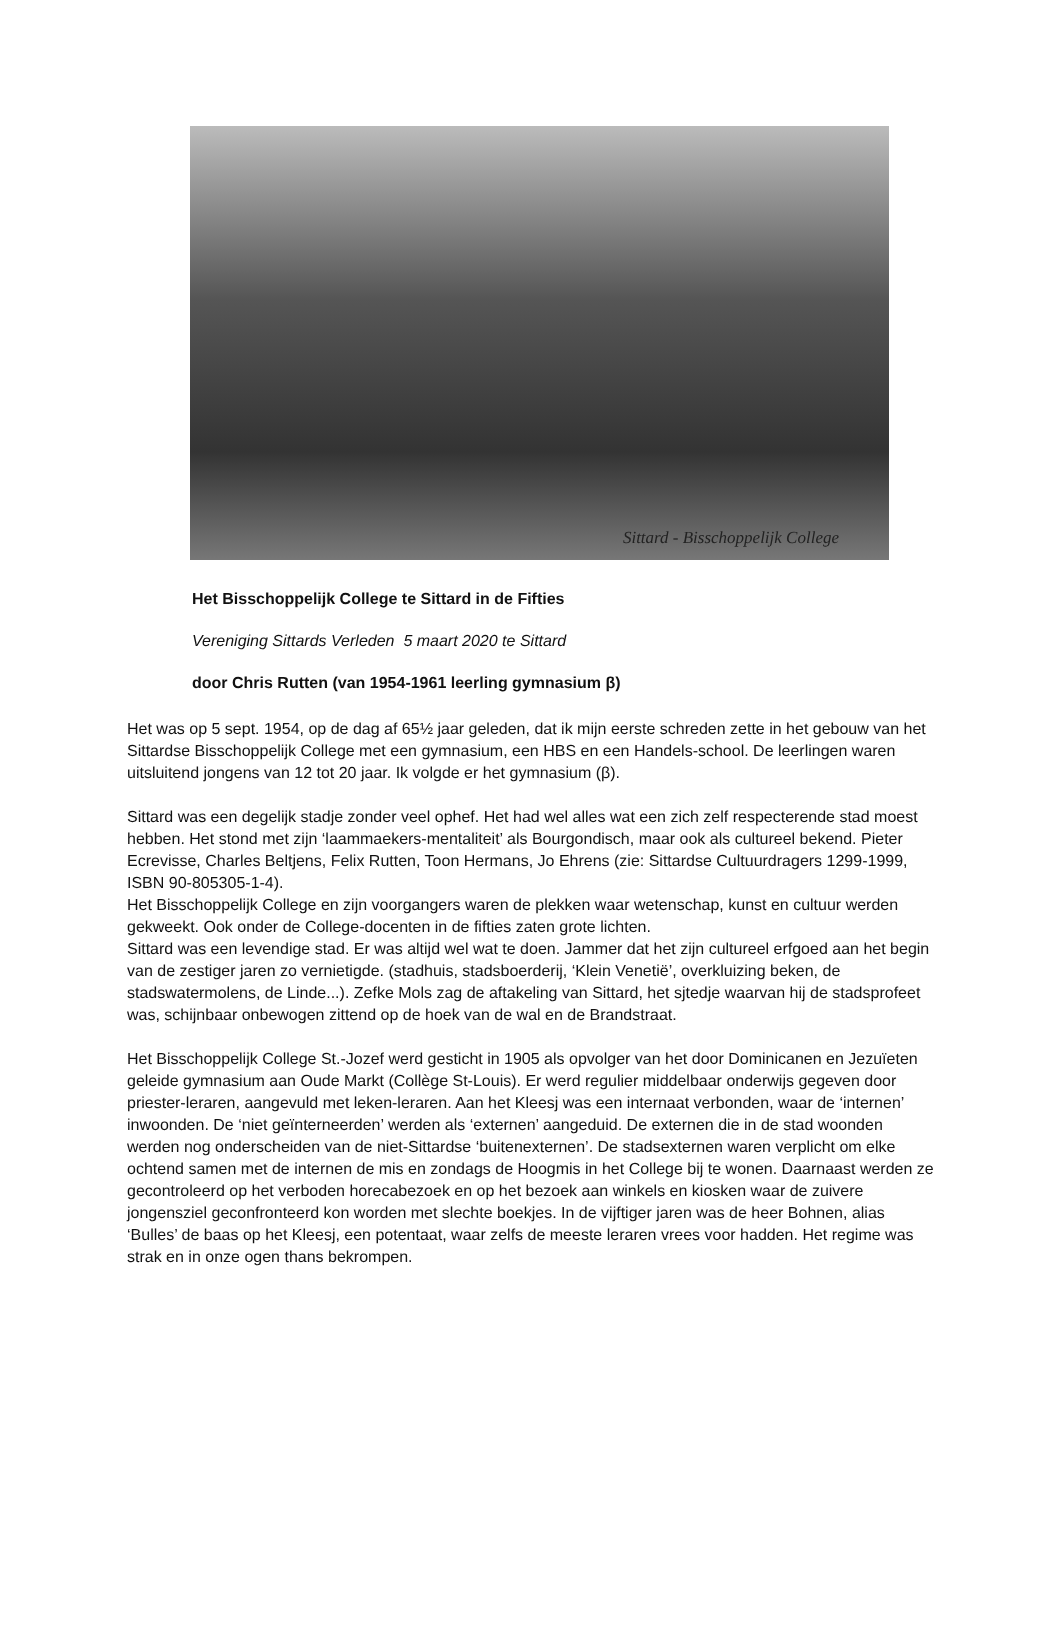Sittard - Bisschoppelijk College
Het Bisschoppelijk College te Sittard in de Fifties
Vereniging Sittards Verleden 5 maart 2020 te Sittard
door Chris Rutten (van 1954-1961 leerling gymnasium β)
Het was op 5 sept. 1954, op de dag af 65½ jaar geleden, dat ik mijn eerste schreden zette in het gebouw van het Sittardse Bisschoppelijk College met een gymnasium, een HBS en een Handels-school. De leerlingen waren uitsluitend jongens van 12 tot 20 jaar. Ik volgde er het gymnasium (β).
Sittard was een degelijk stadje zonder veel ophef. Het had wel alles wat een zich zelf respecterende stad moest hebben. Het stond met zijn ‘laammaekers-mentaliteit’ als Bourgondisch, maar ook als cultureel bekend. Pieter Ecrevisse, Charles Beltjens, Felix Rutten, Toon Hermans, Jo Ehrens (zie: Sittardse Cultuurdragers 1299-1999, ISBN 90-805305-1-4).
Het Bisschoppelijk College en zijn voorgangers waren de plekken waar wetenschap, kunst en cultuur werden gekweekt. Ook onder de College-docenten in de fifties zaten grote lichten.
Sittard was een levendige stad. Er was altijd wel wat te doen. Jammer dat het zijn cultureel erfgoed aan het begin van de zestiger jaren zo vernietigde. (stadhuis, stadsboerderij, ‘Klein Venetië’, overkluizing beken, de stadswatermolens, de Linde...). Zefke Mols zag de aftakeling van Sittard, het sjtedje waarvan hij de stadsprofeet was, schijnbaar onbewogen zittend op de hoek van de wal en de Brandstraat.
Het Bisschoppelijk College St.-Jozef werd gesticht in 1905 als opvolger van het door Dominicanen en Jezuïeten geleide gymnasium aan Oude Markt (Collège St-Louis). Er werd regulier middelbaar onderwijs gegeven door priester-leraren, aangevuld met leken-leraren. Aan het Kleesj was een internaat verbonden, waar de ‘internen’ inwoonden. De ‘niet geïnterneerden’ werden als ‘externen’ aangeduid. De externen die in de stad woonden werden nog onderscheiden van de niet-Sittardse ‘buitenexternen’. De stadsexternen waren verplicht om elke ochtend samen met de internen de mis en zondags de Hoogmis in het College bij te wonen. Daarnaast werden ze gecontroleerd op het verboden horecabezoek en op het bezoek aan winkels en kiosken waar de zuivere jongensziel geconfronteerd kon worden met slechte boekjes. In de vijftiger jaren was de heer Bohnen, alias ‘Bulles’ de baas op het Kleesj, een potentaat, waar zelfs de meeste leraren vrees voor hadden. Het regime was strak en in onze ogen thans bekrompen.